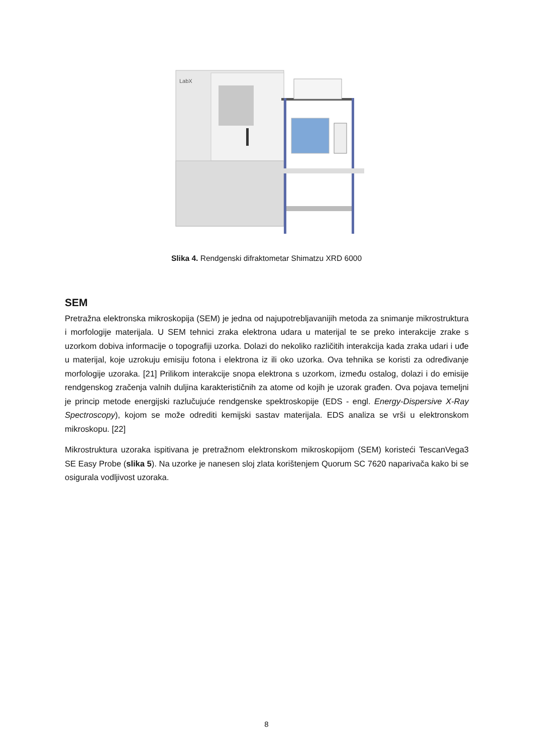LabX
Slika 4. Rendgenski difraktometar Shimatzu XRD 6000
SEM
Pretražna elektronska mikroskopija (SEM) je jedna od najupotrebljavanijih metoda za snimanje mikrostruktura i morfologije materijala. U SEM tehnici zraka elektrona udara u materijal te se preko interakcije zrake s uzorkom dobiva informacije o topografiji uzorka. Dolazi do nekoliko različitih interakcija kada zraka udari i uđe u materijal, koje uzrokuju emisiju fotona i elektrona iz ili oko uzorka. Ova tehnika se koristi za određivanje morfologije uzoraka. [21] Prilikom interakcije snopa elektrona s uzorkom, između ostalog, dolazi i do emisije rendgenskog zračenja valnih duljina karakterističnih za atome od kojih je uzorak građen. Ova pojava temeljni je princip metode energijski razlučujuće rendgenske spektroskopije (EDS - engl. Energy-Dispersive X-Ray Spectroscopy), kojom se može odrediti kemijski sastav materijala. EDS analiza se vrši u elektronskom mikroskopu. [22]
Mikrostruktura uzoraka ispitivana je pretražnom elektronskom mikroskopijom (SEM) koristeći TescanVega3 SE Easy Probe (slika 5). Na uzorke je nanesen sloj zlata korištenjem Quorum SC 7620 naparivača kako bi se osigurala vodljivost uzoraka.
8